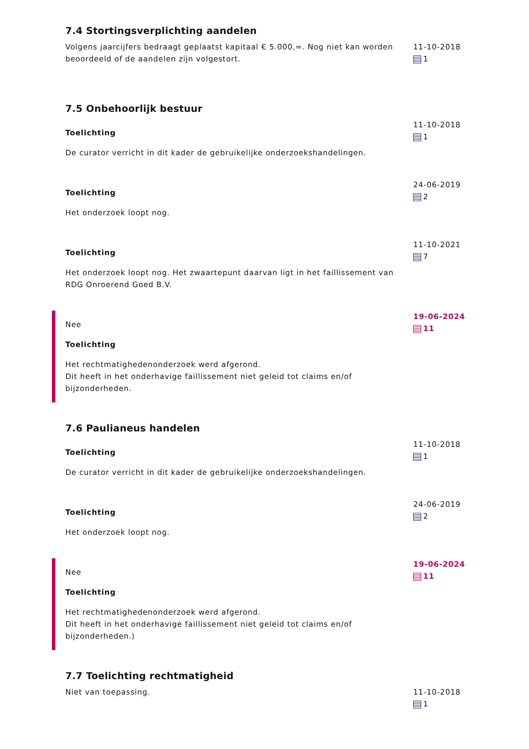7.4 Stortingsverplichting aandelen
Volgens jaarcijfers bedraagt geplaatst kapitaal € 5.000,=. Nog niet kan worden beoordeeld of de aandelen zijn volgestort.
11-10-2018
1
7.5 Onbehoorlijk bestuur
Toelichting
De curator verricht in dit kader de gebruikelijke onderzoekshandelingen.
11-10-2018
1
Toelichting
Het onderzoek loopt nog.
24-06-2019
2
Toelichting
Het onderzoek loopt nog. Het zwaartepunt daarvan ligt in het faillissement van RDG Onroerend Goed B.V.
11-10-2021
7
Nee
Toelichting
Het rechtmatighedenonderzoek werd afgerond.
Dit heeft in het onderhavige faillissement niet geleid tot claims en/of bijzonderheden.
19-06-2024
11
7.6 Paulianeus handelen
Toelichting
De curator verricht in dit kader de gebruikelijke onderzoekshandelingen.
11-10-2018
1
Toelichting
Het onderzoek loopt nog.
24-06-2019
2
Nee
Toelichting
Het rechtmatighedenonderzoek werd afgerond.
Dit heeft in het onderhavige faillissement niet geleid tot claims en/of bijzonderheden.)
19-06-2024
11
7.7 Toelichting rechtmatigheid
Niet van toepassing. 11-10-2018
1